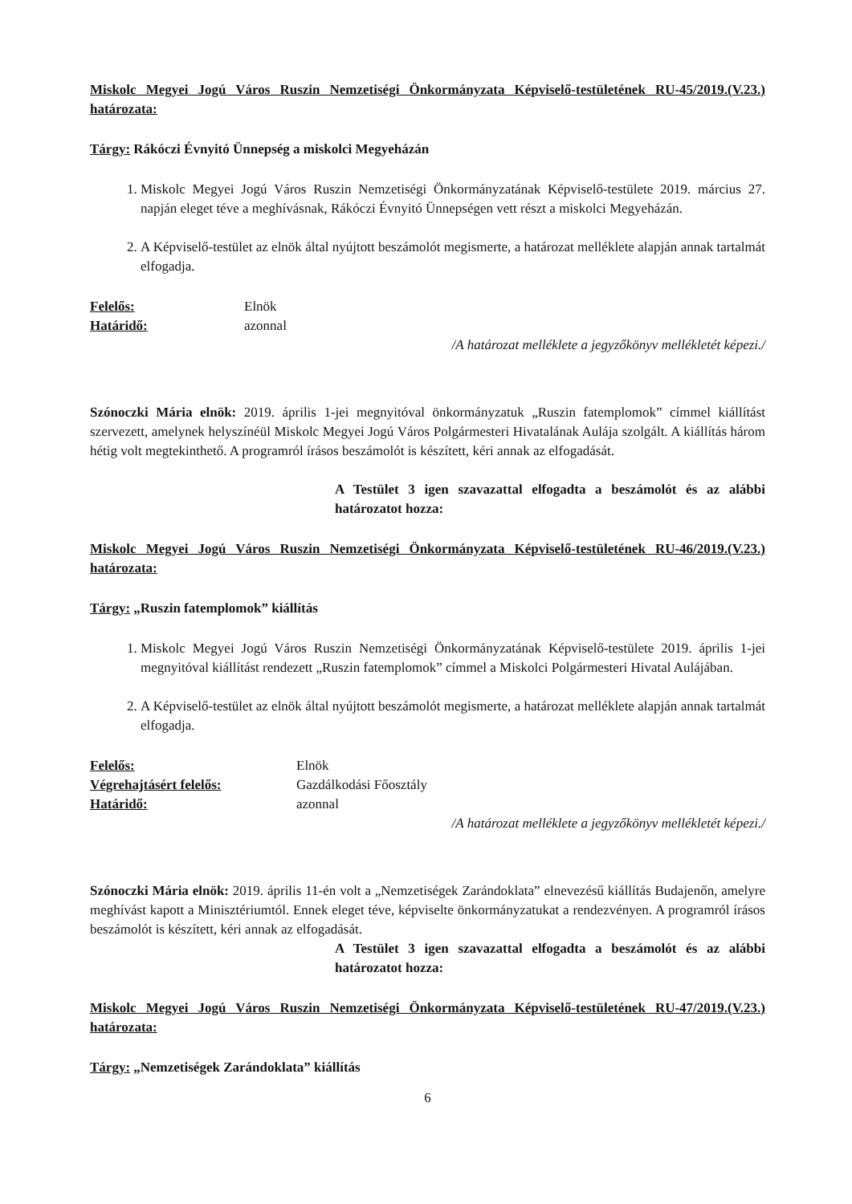Miskolc Megyei Jogú Város Ruszin Nemzetiségi Önkormányzata Képviselő-testületének RU-45/2019.(V.23.) határozata:
Tárgy: Rákóczi Évnyitó Ünnepség a miskolci Megyeházán
1. Miskolc Megyei Jogú Város Ruszin Nemzetiségi Önkormányzatának Képviselő-testülete 2019. március 27. napján eleget téve a meghívásnak, Rákóczi Évnyitó Ünnepségen vett részt a miskolci Megyeházán.
2. A Képviselő-testület az elnök által nyújtott beszámolót megismerte, a határozat melléklete alapján annak tartalmát elfogadja.
Felelős: Elnök
Határidő: azonnal
/A határozat melléklete a jegyzőkönyv mellékletét képezi./
Szónoczki Mária elnök: 2019. április 1-jei megnyitóval önkormányzatuk „Ruszin fatemplomok” címmel kiállítást szervezett, amelynek helyszínéül Miskolc Megyei Jogú Város Polgármesteri Hivatalának Aulája szolgált. A kiállítás három hétig volt megtekinthető. A programról írásos beszámolót is készített, kéri annak az elfogadását.
A Testület 3 igen szavazattal elfogadta a beszámolót és az alábbi határozatot hozza:
Miskolc Megyei Jogú Város Ruszin Nemzetiségi Önkormányzata Képviselő-testületének RU-46/2019.(V.23.) határozata:
Tárgy: „Ruszin fatemplomok” kiállítás
1. Miskolc Megyei Jogú Város Ruszin Nemzetiségi Önkormányzatának Képviselő-testülete 2019. április 1-jei megnyitóval kiállítást rendezett „Ruszin fatemplomok” címmel a Miskolci Polgármesteri Hivatal Aulájában.
2. A Képviselő-testület az elnök által nyújtott beszámolót megismerte, a határozat melléklete alapján annak tartalmát elfogadja.
Felelős: Elnök
Végrehajtásért felelős: Gazdálkodási Főosztály
Határidő: azonnal
/A határozat melléklete a jegyzőkönyv mellékletét képezi./
Szónoczki Mária elnök: 2019. április 11-én volt a „Nemzetiségek Zarándoklata” elnevezésű kiállítás Budajenőn, amelyre meghívást kapott a Minisztériumtól. Ennek eleget téve, képviselte önkormányzatukat a rendezvényen. A programról írásos beszámolót is készített, kéri annak az elfogadását.
A Testület 3 igen szavazattal elfogadta a beszámolót és az alábbi határozatot hozza:
Miskolc Megyei Jogú Város Ruszin Nemzetiségi Önkormányzata Képviselő-testületének RU-47/2019.(V.23.) határozata:
Tárgy: „Nemzetiségek Zarándoklata” kiállítás
6